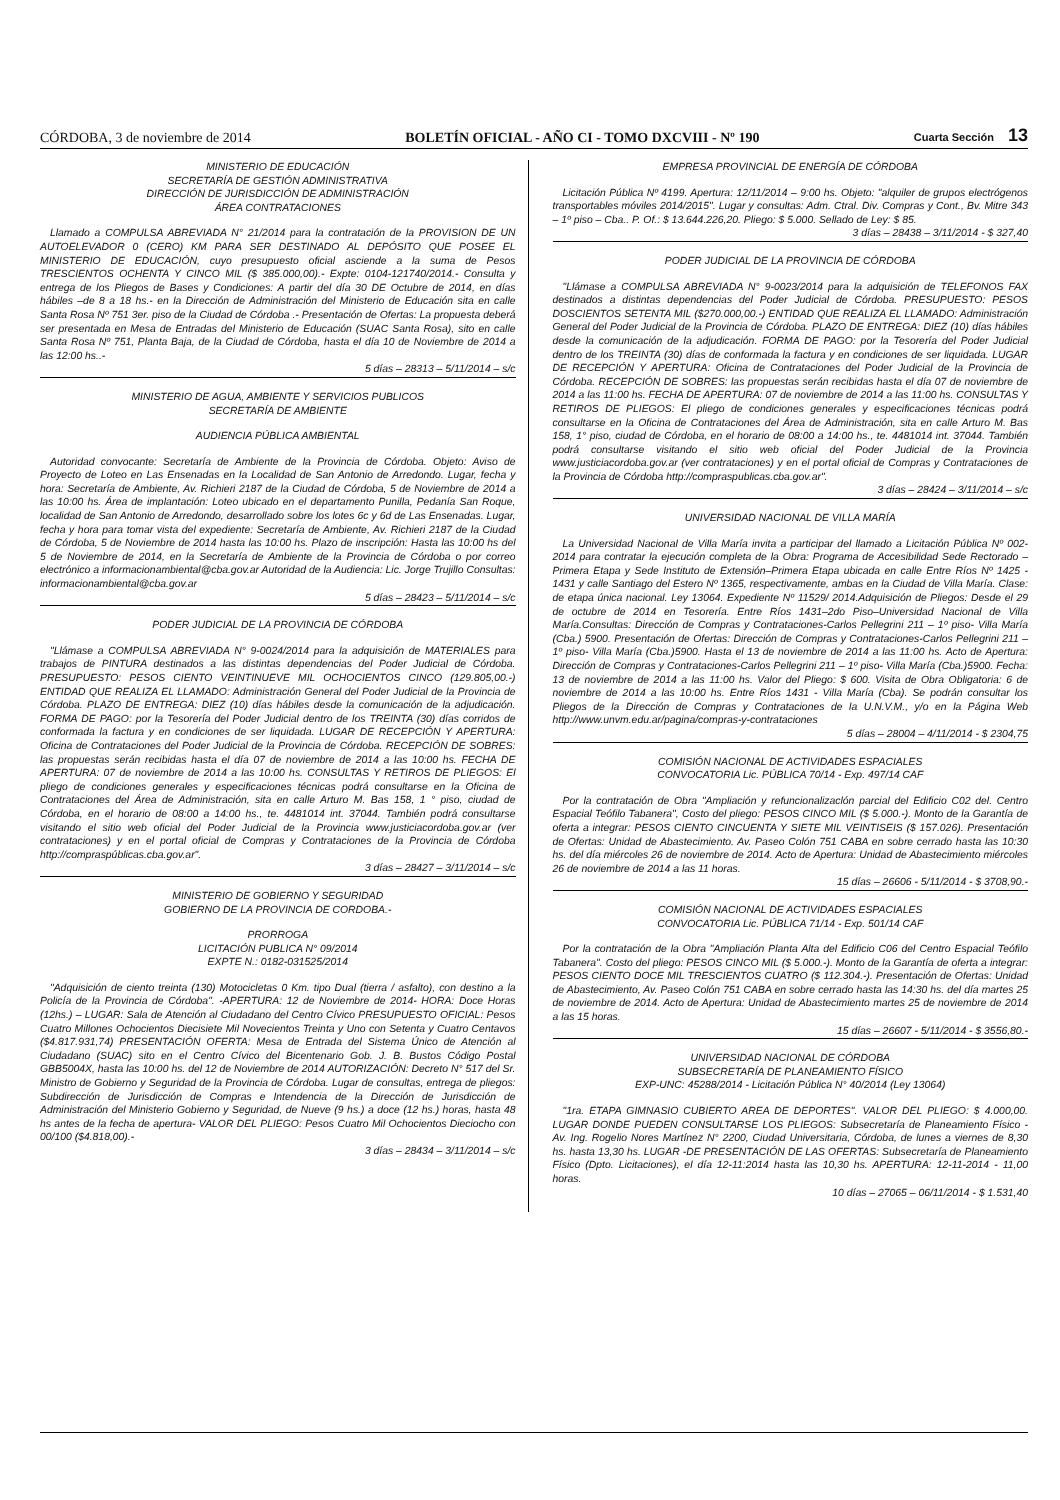CÓRDOBA, 3 de noviembre de 2014 BOLETÍN OFICIAL - AÑO CI - TOMO DXCVIII - Nº 190 Cuarta Sección 13
MINISTERIO DE EDUCACIÓN
SECRETARÍA DE GESTIÓN ADMINISTRATIVA
DIRECCIÓN DE JURISDICCIÓN DE ADMINISTRACIÓN
ÁREA CONTRATACIONES
Llamado a COMPULSA ABREVIADA N° 21/2014 para la contratación de la PROVISION DE UN AUTOELEVADOR 0 (CERO) KM PARA SER DESTINADO AL DEPÓSITO QUE POSEE EL MINISTERIO DE EDUCACIÓN, cuyo presupuesto oficial asciende a la suma de Pesos TRESCIENTOS OCHENTA Y CINCO MIL ($ 385.000,00).- Expte: 0104-121740/2014.- Consulta y entrega de los Pliegos de Bases y Condiciones: A partir del día 30 DE Octubre de 2014, en días hábiles –de 8 a 18 hs.- en la Dirección de Administración del Ministerio de Educación sita en calle Santa Rosa Nº 751 3er. piso de la Ciudad de Córdoba .- Presentación de Ofertas: La propuesta deberá ser presentada en Mesa de Entradas del Ministerio de Educación (SUAC Santa Rosa), sito en calle Santa Rosa Nº 751, Planta Baja, de la Ciudad de Córdoba, hasta el día 10 de Noviembre de 2014 a las 12:00 hs..-
5 días – 28313 – 5/11/2014 – s/c
MINISTERIO DE AGUA, AMBIENTE Y SERVICIOS PUBLICOS
SECRETARÍA DE AMBIENTE
AUDIENCIA PÚBLICA AMBIENTAL
Autoridad convocante: Secretaría de Ambiente de la Provincia de Córdoba. Objeto: Aviso de Proyecto de Loteo en Las Ensenadas en la Localidad de San Antonio de Arredondo. Lugar, fecha y hora: Secretaría de Ambiente, Av. Richieri 2187 de la Ciudad de Córdoba, 5 de Noviembre de 2014 a las 10:00 hs. Área de implantación: Loteo ubicado en el departamento Punilla, Pedanía San Roque, localidad de San Antonio de Arredondo, desarrollado sobre los lotes 6c y 6d de Las Ensenadas. Lugar, fecha y hora para tomar vista del expediente: Secretaría de Ambiente, Av. Richieri 2187 de la Ciudad de Córdoba, 5 de Noviembre de 2014 hasta las 10:00 hs. Plazo de inscripción: Hasta las 10:00 hs del 5 de Noviembre de 2014, en la Secretaría de Ambiente de la Provincia de Córdoba o por correo electrónico a informacionambiental@cba.gov.ar Autoridad de la Audiencia: Lic. Jorge Trujillo Consultas: informacionambiental@cba.gov.ar
5 días – 28423 – 5/11/2014 – s/c
PODER JUDICIAL DE LA PROVINCIA DE CÓRDOBA
"Llámase a COMPULSA ABREVIADA N° 9-0024/2014 para la adquisición de MATERIALES para trabajos de PINTURA destinados a las distintas dependencias del Poder Judicial de Córdoba. PRESUPUESTO: PESOS CIENTO VEINTINUEVE MIL OCHOCIENTOS CINCO (129.805,00.-) ENTIDAD QUE REALIZA EL LLAMADO: Administración General del Poder Judicial de la Provincia de Córdoba. PLAZO DE ENTREGA: DIEZ (10) días hábiles desde la comunicación de la adjudicación. FORMA DE PAGO: por la Tesorería del Poder Judicial dentro de los TREINTA (30) días corridos de conformada la factura y en condiciones de ser liquidada. LUGAR DE RECEPCIÓN Y APERTURA: Oficina de Contrataciones del Poder Judicial de la Provincia de Córdoba. RECEPCIÓN DE SOBRES: las propuestas serán recibidas hasta el día 07 de noviembre de 2014 a las 10:00 hs. FECHA DE APERTURA: 07 de noviembre de 2014 a las 10:00 hs. CONSULTAS Y RETIROS DE PLIEGOS: El pliego de condiciones generales y especificaciones técnicas podrá consultarse en la Oficina de Contrataciones del Área de Administración, sita en calle Arturo M. Bas 158, 1 ° piso, ciudad de Córdoba, en el horario de 08:00 a 14:00 hs., te. 4481014 int. 37044. También podrá consultarse visitando el sitio web oficial del Poder Judicial de la Provincia www.justiciacordoba.gov.ar (ver contrataciones) y en el portal oficial de Compras y Contrataciones de la Provincia de Córdoba http://compraspúblicas.cba.gov.ar".
3 días – 28427 – 3/11/2014 – s/c
MINISTERIO DE GOBIERNO Y SEGURIDAD
GOBIERNO DE LA PROVINCIA DE CORDOBA.-
PRORROGA
LICITACIÓN PUBLICA N° 09/2014
EXPTE N.: 0182-031525/2014
"Adquisición de ciento treinta (130) Motocicletas 0 Km. tipo Dual (tierra / asfalto), con destino a la Policía de la Provincia de Córdoba". -APERTURA: 12 de Noviembre de 2014- HORA: Doce Horas (12hs.) – LUGAR: Sala de Atención al Ciudadano del Centro Cívico PRESUPUESTO OFICIAL: Pesos Cuatro Millones Ochocientos Diecisiete Mil Novecientos Treinta y Uno con Setenta y Cuatro Centavos ($4.817.931,74) PRESENTACIÓN OFERTA: Mesa de Entrada del Sistema Único de Atención al Ciudadano (SUAC) sito en el Centro Cívico del Bicentenario Gob. J. B. Bustos Código Postal GBB5004X, hasta las 10:00 hs. del 12 de Noviembre de 2014 AUTORIZACIÓN: Decreto N° 517 del Sr. Ministro de Gobierno y Seguridad de la Provincia de Córdoba. Lugar de consultas, entrega de pliegos: Subdirección de Jurisdicción de Compras e Intendencia de la Dirección de Jurisdicción de Administración del Ministerio Gobierno y Seguridad, de Nueve (9 hs.) a doce (12 hs.) horas, hasta 48 hs antes de la fecha de apertura- VALOR DEL PLIEGO: Pesos Cuatro Mil Ochocientos Dieciocho con 00/100 ($4.818,00).-
3 días – 28434 – 3/11/2014 – s/c
EMPRESA PROVINCIAL DE ENERGÍA DE CÓRDOBA
Licitación Pública Nº 4199. Apertura: 12/11/2014 – 9:00 hs. Objeto: "alquiler de grupos electrógenos transportables móviles 2014/2015". Lugar y consultas: Adm. Ctral. Div. Compras y Cont., Bv. Mitre 343 – 1º piso – Cba.. P. Of.: $ 13.644.226,20. Pliego: $ 5.000. Sellado de Ley: $ 85.
3 días – 28438 – 3/11/2014 - $ 327,40
PODER JUDICIAL DE LA PROVINCIA DE CÓRDOBA
"Llámase a COMPULSA ABREVIADA N° 9-0023/2014 para la adquisición de TELEFONOS FAX destinados a distintas dependencias del Poder Judicial de Córdoba. PRESUPUESTO: PESOS DOSCIENTOS SETENTA MIL ($270.000,00.-) ENTIDAD QUE REALIZA EL LLAMADO: Administración General del Poder Judicial de la Provincia de Córdoba. PLAZO DE ENTREGA: DIEZ (10) días hábiles desde la comunicación de la adjudicación. FORMA DE PAGO: por la Tesorería del Poder Judicial dentro de los TREINTA (30) días de conformada la factura y en condiciones de ser liquidada. LUGAR DE RECEPCIÓN Y APERTURA: Oficina de Contrataciones del Poder Judicial de la Provincia de Córdoba. RECEPCIÓN DE SOBRES: las propuestas serán recibidas hasta el día 07 de noviembre de 2014 a las 11:00 hs. FECHA DE APERTURA: 07 de noviembre de 2014 a las 11:00 hs. CONSULTAS Y RETIROS DE PLIEGOS: El pliego de condiciones generales y especificaciones técnicas podrá consultarse en la Oficina de Contrataciones del Área de Administración, sita en calle Arturo M. Bas 158, 1° piso, ciudad de Córdoba, en el horario de 08:00 a 14:00 hs., te. 4481014 int. 37044. También podrá consultarse visitando el sitio web oficial del Poder Judicial de la Provincia www.justiciacordoba.gov.ar (ver contrataciones) y en el portal oficial de Compras y Contrataciones de la Provincia de Córdoba http://compraspublicas.cba.gov.ar".
3 días – 28424 – 3/11/2014 – s/c
UNIVERSIDAD NACIONAL DE VILLA MARÍA
La Universidad Nacional de Villa María invita a participar del llamado a Licitación Pública Nº 002-2014 para contratar la ejecución completa de la Obra: Programa de Accesibilidad Sede Rectorado –Primera Etapa y Sede Instituto de Extensión–Primera Etapa ubicada en calle Entre Ríos Nº 1425 - 1431 y calle Santiago del Estero Nº 1365, respectivamente, ambas en la Ciudad de Villa María. Clase: de etapa única nacional. Ley 13064. Expediente Nº 11529/ 2014.Adquisición de Pliegos: Desde el 29 de octubre de 2014 en Tesorería. Entre Ríos 1431–2do Piso–Universidad Nacional de Villa María.Consultas: Dirección de Compras y Contrataciones-Carlos Pellegrini 211 – 1º piso- Villa María (Cba.) 5900. Presentación de Ofertas: Dirección de Compras y Contrataciones-Carlos Pellegrini 211 – 1º piso- Villa María (Cba.)5900. Hasta el 13 de noviembre de 2014 a las 11:00 hs. Acto de Apertura: Dirección de Compras y Contrataciones-Carlos Pellegrini 211 – 1º piso- Villa María (Cba.)5900. Fecha: 13 de noviembre de 2014 a las 11:00 hs. Valor del Pliego: $ 600. Visita de Obra Obligatoria: 6 de noviembre de 2014 a las 10:00 hs. Entre Ríos 1431 - Villa María (Cba). Se podrán consultar los Pliegos de la Dirección de Compras y Contrataciones de la U.N.V.M., y/o en la Página Web http://www.unvm.edu.ar/pagina/compras-y-contrataciones
5 días – 28004 – 4/11/2014 - $ 2304,75
COMISIÓN NACIONAL DE ACTIVIDADES ESPACIALES
CONVOCATORIA Lic. PÚBLICA 70/14 - Exp. 497/14 CAF
Por la contratación de Obra "Ampliación y refuncionalizaclón parcial del Edificio C02 del. Centro Espacial Teófilo Tabanera", Costo del pliego: PESOS CINCO MIL ($ 5.000.-). Monto de la Garantía de oferta a integrar: PESOS CIENTO CINCUENTA Y SIETE MIL VEINTISEIS ($ 157.026). Presentación de Ofertas: Unidad de Abastecimiento. Av. Paseo Colón 751 CABA en sobre cerrado hasta las 10:30 hs. del día miércoles 26 de noviembre de 2014. Acto de Apertura: Unidad de Abastecimiento miércoles 26 de noviembre de 2014 a las 11 horas.
15 días – 26606 - 5/11/2014 - $ 3708,90.-
COMISIÓN NACIONAL DE ACTIVIDADES ESPACIALES
CONVOCATORIA Lic. PÚBLICA 71/14 - Exp. 501/14 CAF
Por la contratación de la Obra "Ampliación Planta Alta del Edificio C06 del Centro Espacial Teófilo Tabanera". Costo del pliego: PESOS CINCO MIL ($ 5.000.-). Monto de la Garantía de oferta a integrar: PESOS CIENTO DOCE MIL TRESCIENTOS CUATRO ($ 112.304.-). Presentación de Ofertas: Unidad de Abastecimiento, Av. Paseo Colón 751 CABA en sobre cerrado hasta las 14:30 hs. del día martes 25 de noviembre de 2014. Acto de Apertura: Unidad de Abastecimiento martes 25 de noviembre de 2014 a las 15 horas.
15 días – 26607 - 5/11/2014 - $ 3556,80.-
UNIVERSIDAD NACIONAL DE CÓRDOBA
SUBSECRETARÍA DE PLANEAMIENTO FÍSICO
EXP-UNC: 45288/2014 - Licitación Pública N° 40/2014 (Ley 13064)
"1ra. ETAPA GIMNASIO CUBIERTO AREA DE DEPORTES". VALOR DEL PLIEGO: $ 4.000,00. LUGAR DONDE PUEDEN CONSULTARSE LOS PLIEGOS: Subsecretaría de Planeamiento Físico - Av. Ing. Rogelio Nores Martínez N° 2200, Ciudad Universitaria, Córdoba, de lunes a viernes de 8,30 hs. hasta 13,30 hs. LUGAR -DE PRESENTACIÓN DE LAS OFERTAS: Subsecretaría de Planeamiento Físico (Dpto. Licitaciones), el día 12-11:2014 hasta las 10,30 hs. APERTURA: 12-11-2014 - 11,00 horas.
10 días – 27065 – 06/11/2014 - $ 1.531,40